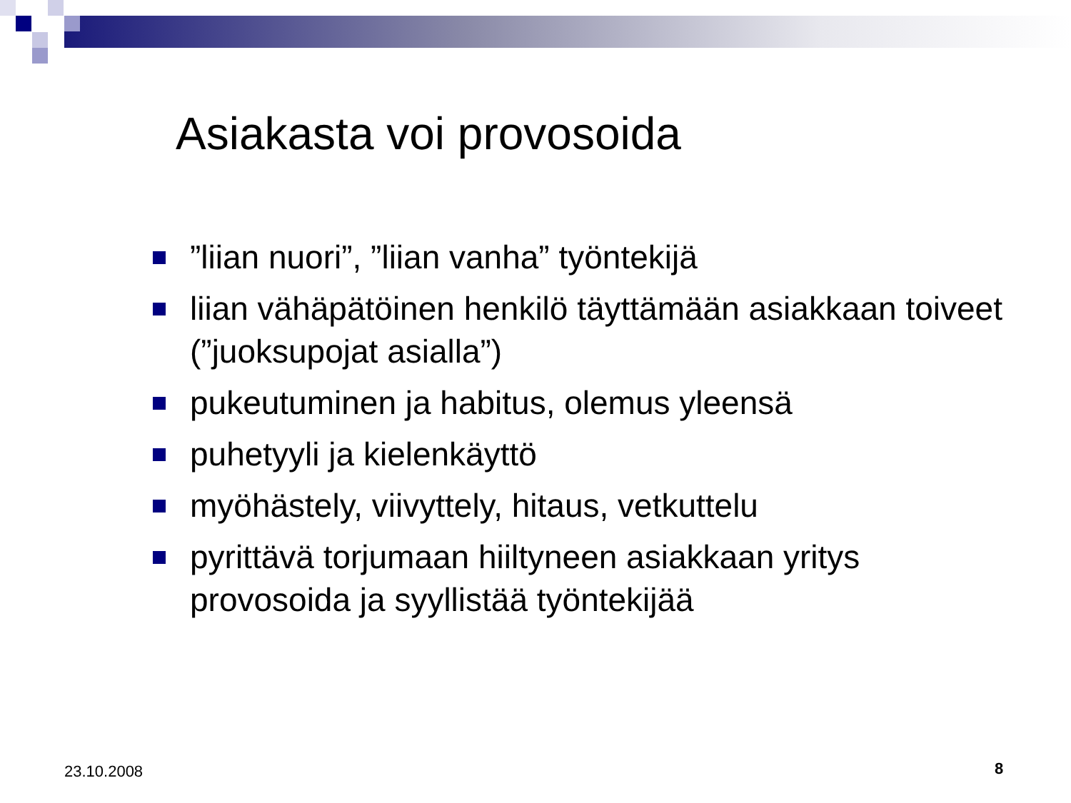Asiakasta voi provosoida
”liian nuori”, ”liian vanha” työntekijä
liian vähäpätöinen henkilö täyttämään asiakkaan toiveet (”juoksupojat asialla”)
pukeutuminen ja habitus, olemus yleensä
puhetyyli ja kielenkäyttö
myöhästely, viivyttely, hitaus, vetkuttelu
pyrittävä torjumaan hiiltyneen asiakkaan yritys provosoida ja syyllistää työntekijää
23.10.2008 8